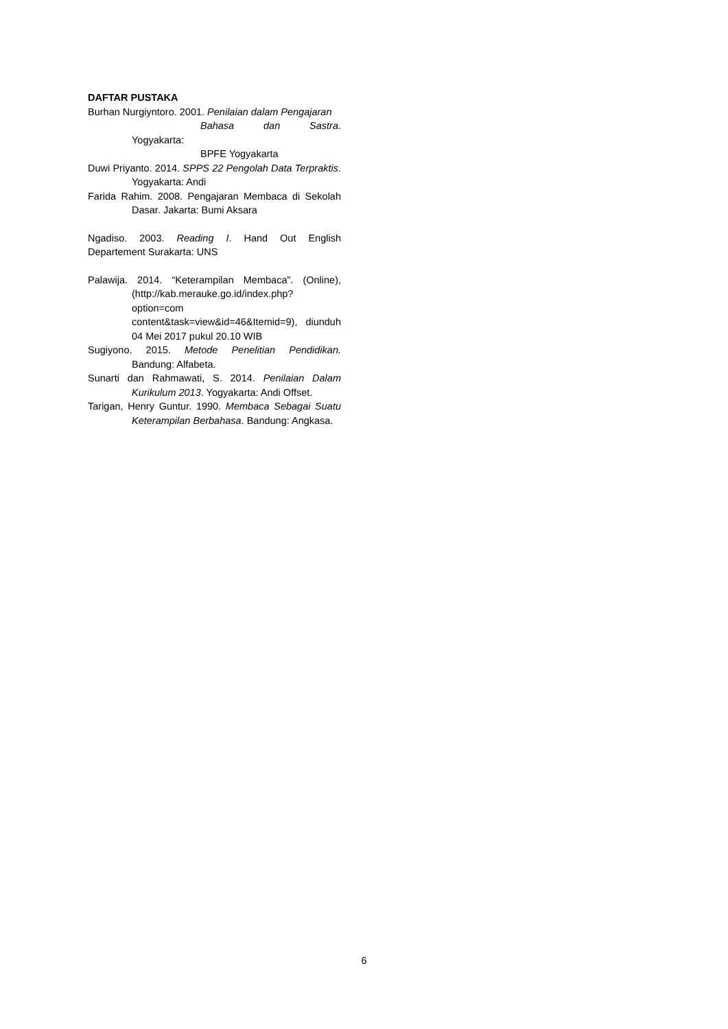DAFTAR PUSTAKA
Burhan Nurgiyntoro. 2001. Penilaian dalam Pengajaran
Bahasa dan Sastra. Yogyakarta:
BPFE Yogyakarta
Duwi Priyanto. 2014. SPPS 22 Pengolah Data Terpraktis. Yogyakarta: Andi
Farida Rahim. 2008. Pengajaran Membaca di Sekolah Dasar. Jakarta: Bumi Aksara
Ngadiso. 2003. Reading I. Hand Out English Departement Surakarta: UNS
Palawija. 2014. “Keterampilan Membaca”. (Online), (http://kab.merauke.go.id/index.php?option=com content&task=view&id=46&Itemid=9), diunduh 04 Mei 2017 pukul 20.10 WIB
Sugiyono. 2015. Metode Penelitian Pendidikan. Bandung: Alfabeta.
Sunarti dan Rahmawati, S. 2014. Penilaian Dalam Kurikulum 2013. Yogyakarta: Andi Offset.
Tarigan, Henry Guntur. 1990. Membaca Sebagai Suatu Keterampilan Berbahasa. Bandung: Angkasa.
6